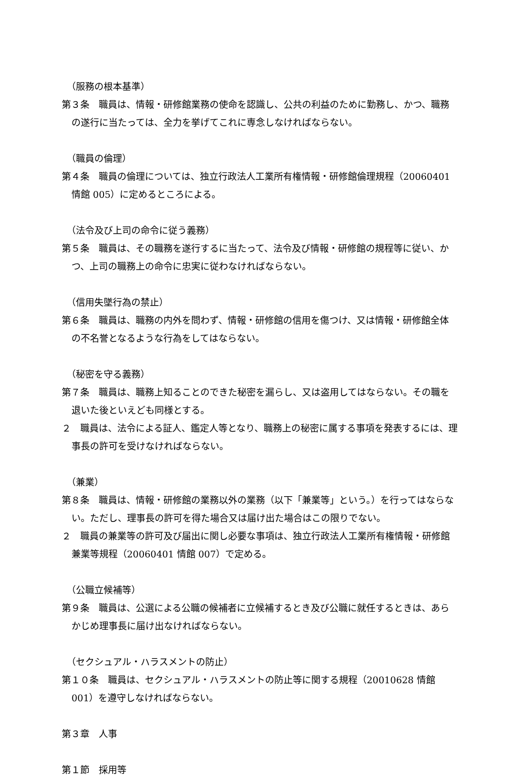（服務の根本基準）
第３条　職員は、情報・研修館業務の使命を認識し、公共の利益のために勤務し、かつ、職務の遂行に当たっては、全力を挙げてこれに専念しなければならない。
（職員の倫理）
第４条　職員の倫理については、独立行政法人工業所有権情報・研修館倫理規程（20060401 情館 005）に定めるところによる。
（法令及び上司の命令に従う義務）
第５条　職員は、その職務を遂行するに当たって、法令及び情報・研修館の規程等に従い、かつ、上司の職務上の命令に忠実に従わなければならない。
（信用失墜行為の禁止）
第６条　職員は、職務の内外を問わず、情報・研修館の信用を傷つけ、又は情報・研修館全体の不名誉となるような行為をしてはならない。
（秘密を守る義務）
第７条　職員は、職務上知ることのできた秘密を漏らし、又は盗用してはならない。その職を退いた後といえども同様とする。
２　職員は、法令による証人、鑑定人等となり、職務上の秘密に属する事項を発表するには、理事長の許可を受けなければならない。
（兼業）
第８条　職員は、情報・研修館の業務以外の業務（以下「兼業等」という。）を行ってはならない。ただし、理事長の許可を得た場合又は届け出た場合はこの限りでない。
２　職員の兼業等の許可及び届出に関し必要な事項は、独立行政法人工業所有権情報・研修館兼業等規程（20060401 情館 007）で定める。
（公職立候補等）
第９条　職員は、公選による公職の候補者に立候補するとき及び公職に就任するときは、あらかじめ理事長に届け出なければならない。
（セクシュアル・ハラスメントの防止）
第１０条　職員は、セクシュアル・ハラスメントの防止等に関する規程（20010628 情館 001）を遵守しなければならない。
第３章　人事
第１節　採用等